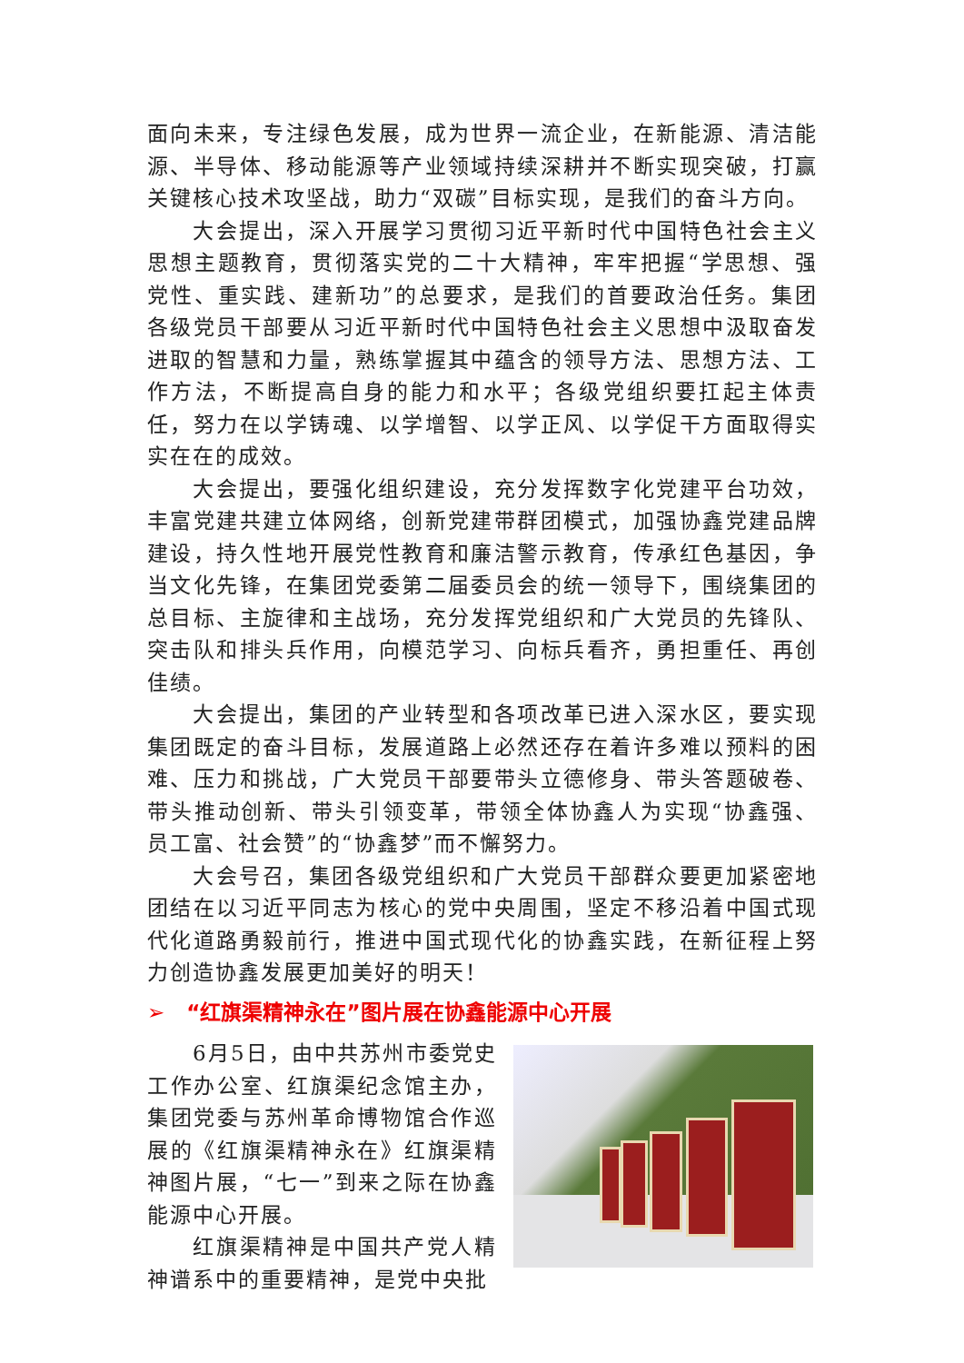面向未来，专注绿色发展，成为世界一流企业，在新能源、清洁能源、半导体、移动能源等产业领域持续深耕并不断实现突破，打赢关键核心技术攻坚战，助力“双碳”目标实现，是我们的奋斗方向。
大会提出，深入开展学习贯彻习近平新时代中国特色社会主义思想主题教育，贯彻落实党的二十大精神，牢牢把握“学思想、强党性、重实践、建新功”的总要求，是我们的首要政治任务。集团各级党员干部要从习近平新时代中国特色社会主义思想中汲取奋发进取的智慧和力量，熟练掌握其中蕴含的领导方法、思想方法、工作方法，不断提高自身的能力和水平；各级党组织要扛起主体责任，努力在以学铸魂、以学增智、以学正风、以学促干方面取得实实在在的成效。
大会提出，要强化组织建设，充分发挥数字化党建平台功效，丰富党建共建立体网络，创新党建带群团模式，加强协鑫党建品牌建设，持久性地开展党性教育和廉洁警示教育，传承红色基因，争当文化先锋，在集团党委第二届委员会的统一领导下，围绕集团的总目标、主旋律和主战场，充分发挥党组织和广大党员的先锋队、突击队和排头兵作用，向模范学习、向标兵看齐，勇担重任、再创佳绩。
大会提出，集团的产业转型和各项改革已进入深水区，要实现集团既定的奋斗目标，发展道路上必然还存在着许多难以预料的困难、压力和挑战，广大党员干部要带头立德修身、带头答题破卷、带头推动创新、带头引领变革，带领全体协鑫人为实现“协鑫强、员工富、社会赞”的“协鑫梦”而不懈努力。
大会号召，集团各级党组织和广大党员干部群众要更加紧密地团结在以习近平同志为核心的党中央周围，坚定不移沿着中国式现代化道路勇毅前行，推进中国式现代化的协鑫实践，在新征程上努力创造协鑫发展更加美好的明天！
➢ “红旗渠精神永在”图片展在协鑫能源中心开展
6月5日，由中共苏州市委党史工作办公室、红旗渠纪念馆主办，集团党委与苏州革命博物馆合作巡展的《红旗渠精神永在》红旗渠精神图片展，“七一”到来之际在协鑫能源中心开展。
红旗渠精神是中国共产党人精神谱系中的重要精神，是党中央批